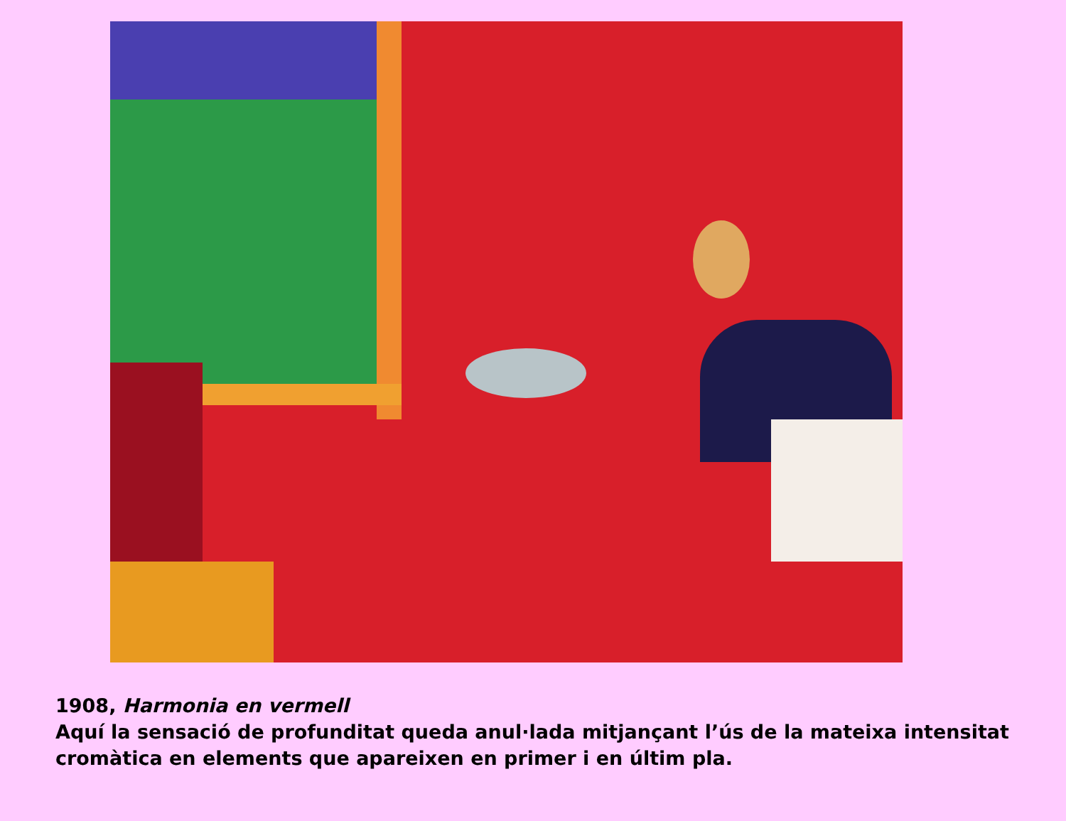1908, Harmonia en vermell
Aquí la sensació de profunditat queda anul·lada mitjançant l’ús de la mateixa intensitat cromàtica en elements que apareixen en primer i en últim pla.